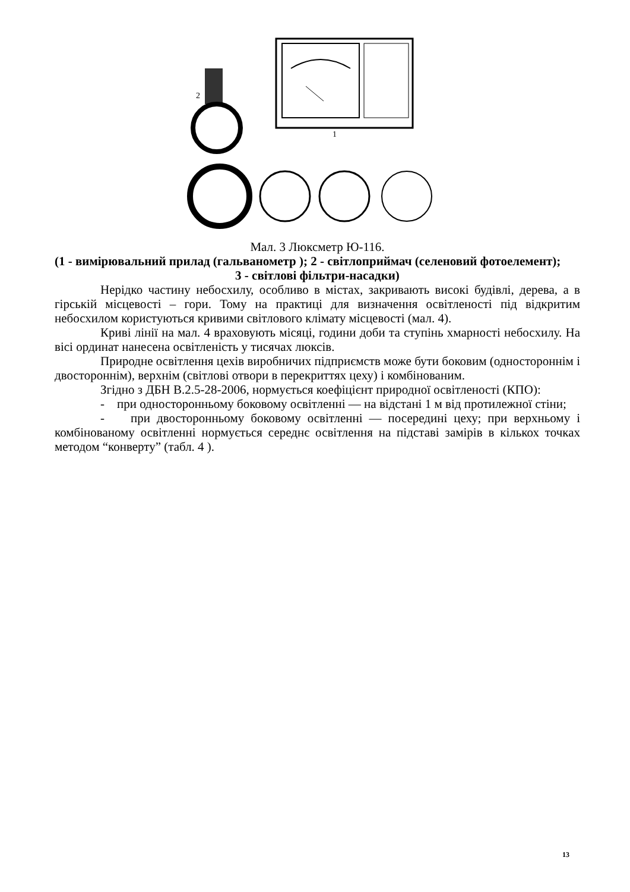1
2
Мал. 3 Люксметр Ю-116.
(1 - вимірювальний прилад (гальванометр ); 2 - світлоприймач (селеновий фотоелемент);
3 - світлові фільтри-насадки)
Нерідко частину небосхилу, особливо в містах, закривають високі будівлі, дерева, а в гірській місцевості – гори. Тому на практиці для визначення освітленості під відкритим небосхилом користуються кривими світлового клімату місцевості (мал. 4).
Криві лінії на мал. 4 враховують місяці, години доби та ступінь хмарності небосхилу. На вісі ординат нанесена освітленість у тисячах люксів.
Природне освітлення цехів виробничих підприємств може бути боковим (одностороннім і двостороннім), верхнім (світлові отвори в перекриттях цеху) і комбінованим.
Згідно з ДБН В.2.5-28-2006, нормується коефіцієнт природної освітленості (КПО):
- при односторонньому боковому освітленні — на відстані 1 м від протилежної стіни;
- при двосторонньому боковому освітленні — посередині цеху; при верхньому і комбінованому освітленні нормується середнє освітлення на підставі замірів в кількох точках методом “конверту” (табл. 4 ).
13